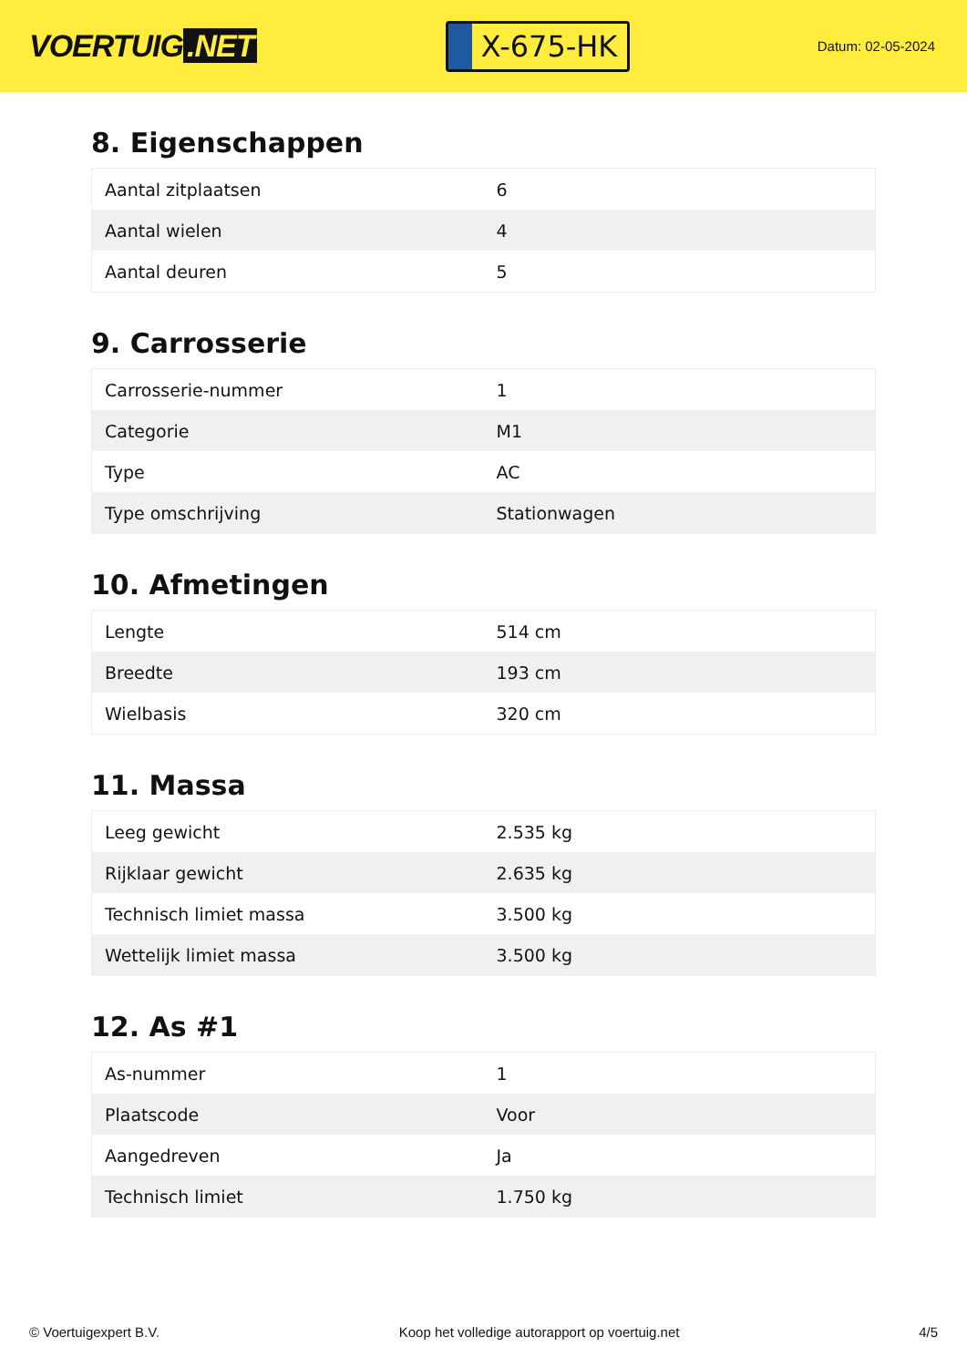VOERTUIG.NET
X-675-HK
Datum: 02-05-2024
8. Eigenschappen
| Aantal zitplaatsen | 6 |
| Aantal wielen | 4 |
| Aantal deuren | 5 |
9. Carrosserie
| Carrosserie-nummer | 1 |
| Categorie | M1 |
| Type | AC |
| Type omschrijving | Stationwagen |
10. Afmetingen
| Lengte | 514 cm |
| Breedte | 193 cm |
| Wielbasis | 320 cm |
11. Massa
| Leeg gewicht | 2.535 kg |
| Rijklaar gewicht | 2.635 kg |
| Technisch limiet massa | 3.500 kg |
| Wettelijk limiet massa | 3.500 kg |
12. As #1
| As-nummer | 1 |
| Plaatscode | Voor |
| Aangedreven | Ja |
| Technisch limiet | 1.750 kg |
© Voertuigexpert B.V. Koop het volledige autorapport op voertuig.net 4/5